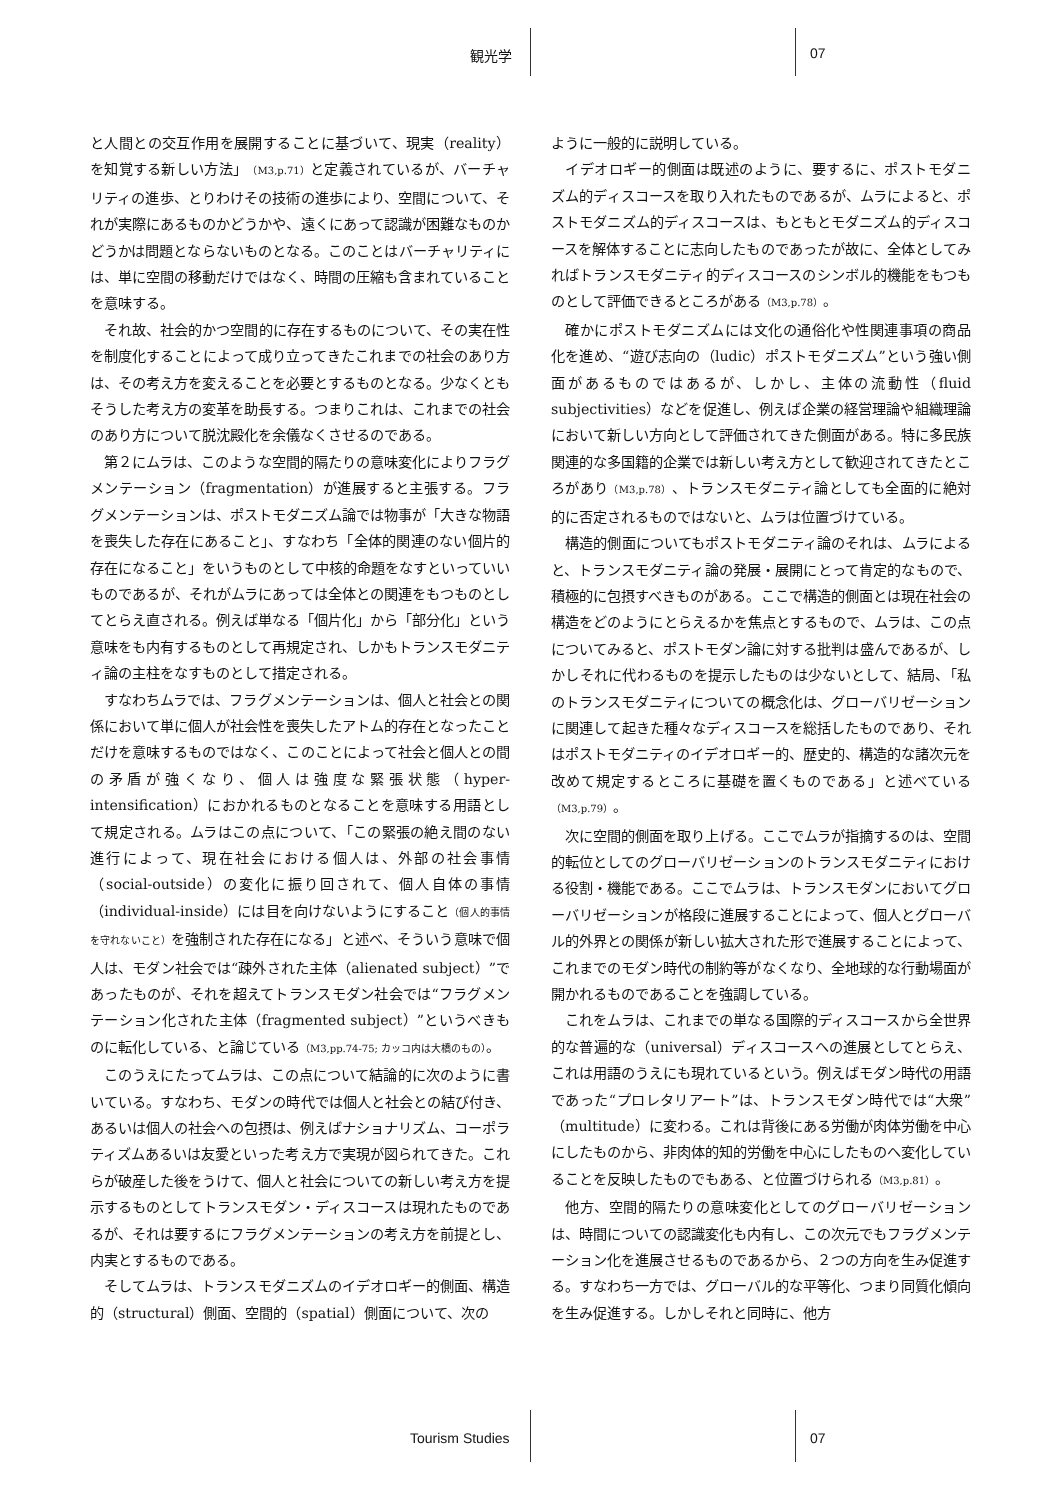観光学 07
と人間との交互作用を展開することに基づいて、現実（reality）を知覚する新しい方法」（M3,p.71）と定義されているが、バーチャリティの進歩、とりわけその技術の進歩により、空間について、それが実際にあるものかどうかや、遠くにあって認識が困難なものかどうかは問題とならないものとなる。このことはバーチャリティには、単に空間の移動だけではなく、時間の圧縮も含まれていることを意味する。
それ故、社会的かつ空間的に存在するものについて、その実在性を制度化することによって成り立ってきたこれまでの社会のあり方は、その考え方を変えることを必要とするものとなる。少なくともそうした考え方の変革を助長する。つまりこれは、これまでの社会のあり方について脱沈殿化を余儀なくさせるのである。
第２にムラは、このような空間的隔たりの意味変化によりフラグメンテーション（fragmentation）が進展すると主張する。フラグメンテーションは、ポストモダニズム論では物事が「大きな物語を喪失した存在にあること」、すなわち「全体的関連のない個片的存在になること」をいうものとして中核的命題をなすといっていいものであるが、それがムラにあっては全体との関連をもつものとしてとらえ直される。例えば単なる「個片化」から「部分化」という意味をも内有するものとして再規定され、しかもトランスモダニティ論の主柱をなすものとして措定される。
すなわちムラでは、フラグメンテーションは、個人と社会との関係において単に個人が社会性を喪失したアトム的存在となったことだけを意味するものではなく、このことによって社会と個人との間の矛盾が強くなり、個人は強度な緊張状態（hyper-intensification）におかれるものとなることを意味する用語として規定される。ムラはこの点について、「この緊張の絶え間のない進行によって、現在社会における個人は、外部の社会事情（social-outside）の変化に振り回されて、個人自体の事情（individual-inside）には目を向けないようにすること（個人的事情を守れないこと）を強制された存在になる」と述べ、そういう意味で個人は、モダン社会では“疎外された主体（alienated subject）”であったものが、それを超えてトランスモダン社会では“フラグメンテーション化された主体（fragmented subject）”というべきものに転化している、と論じている（M3,pp.74-75; カッコ内は大橋のもの）。
このうえにたってムラは、この点について結論的に次のように書いている。すなわち、モダンの時代では個人と社会との結び付き、あるいは個人の社会への包摂は、例えばナショナリズム、コーポラティズムあるいは友愛といった考え方で実現が図られてきた。これらが破産した後をうけて、個人と社会についての新しい考え方を提示するものとしてトランスモダン・ディスコースは現れたものであるが、それは要するにフラグメンテーションの考え方を前提とし、内実とするものである。
そしてムラは、トランスモダニズムのイデオロギー的側面、構造的（structural）側面、空間的（spatial）側面について、次の
ように一般的に説明している。
イデオロギー的側面は既述のように、要するに、ポストモダニズム的ディスコースを取り入れたものであるが、ムラによると、ポストモダニズム的ディスコースは、もともとモダニズム的ディスコースを解体することに志向したものであったが故に、全体としてみればトランスモダニティ的ディスコースのシンボル的機能をもつものとして評価できるところがある（M3,p.78）。
確かにポストモダニズムには文化の通俗化や性関連事項の商品化を進め、“遊び志向の（ludic）ポストモダニズム”という強い側面があるものではあるが、しかし、主体の流動性（fluid subjectivities）などを促進し、例えば企業の経営理論や組織理論において新しい方向として評価されてきた側面がある。特に多民族関連的な多国籍的企業では新しい考え方として歓迎されてきたところがあり（M3,p.78）、トランスモダニティ論としても全面的に絶対的に否定されるものではないと、ムラは位置づけている。
構造的側面についてもポストモダニティ論のそれは、ムラによると、トランスモダニティ論の発展・展開にとって肯定的なもので、積極的に包摂すべきものがある。ここで構造的側面とは現在社会の構造をどのようにとらえるかを焦点とするもので、ムラは、この点についてみると、ポストモダン論に対する批判は盛んであるが、しかしそれに代わるものを提示したものは少ないとして、結局、「私のトランスモダニティについての概念化は、グローバリゼーションに関連して起きた種々なディスコースを総括したものであり、それはポストモダニティのイデオロギー的、歴史的、構造的な諸次元を改めて規定するところに基礎を置くものである」と述べている（M3,p.79）。
次に空間的側面を取り上げる。ここでムラが指摘するのは、空間的転位としてのグローバリゼーションのトランスモダニティにおける役割・機能である。ここでムラは、トランスモダンにおいてグローバリゼーションが格段に進展することによって、個人とグローバル的外界との関係が新しい拡大された形で進展することによって、これまでのモダン時代の制約等がなくなり、全地球的な行動場面が開かれるものであることを強調している。
これをムラは、これまでの単なる国際的ディスコースから全世界的な普遍的な（universal）ディスコースへの進展としてとらえ、これは用語のうえにも現れているという。例えばモダン時代の用語であった“プロレタリアート”は、トランスモダン時代では“大衆”（multitude）に変わる。これは背後にある労働が肉体労働を中心にしたものから、非肉体的知的労働を中心にしたものへ変化していることを反映したものでもある、と位置づけられる（M3,p.81）。
他方、空間的隔たりの意味変化としてのグローバリゼーションは、時間についての認識変化も内有し、この次元でもフラグメンテーション化を進展させるものであるから、２つの方向を生み促進する。すなわち一方では、グローバル的な平等化、つまり同質化傾向を生み促進する。しかしそれと同時に、他方
Tourism Studies 07